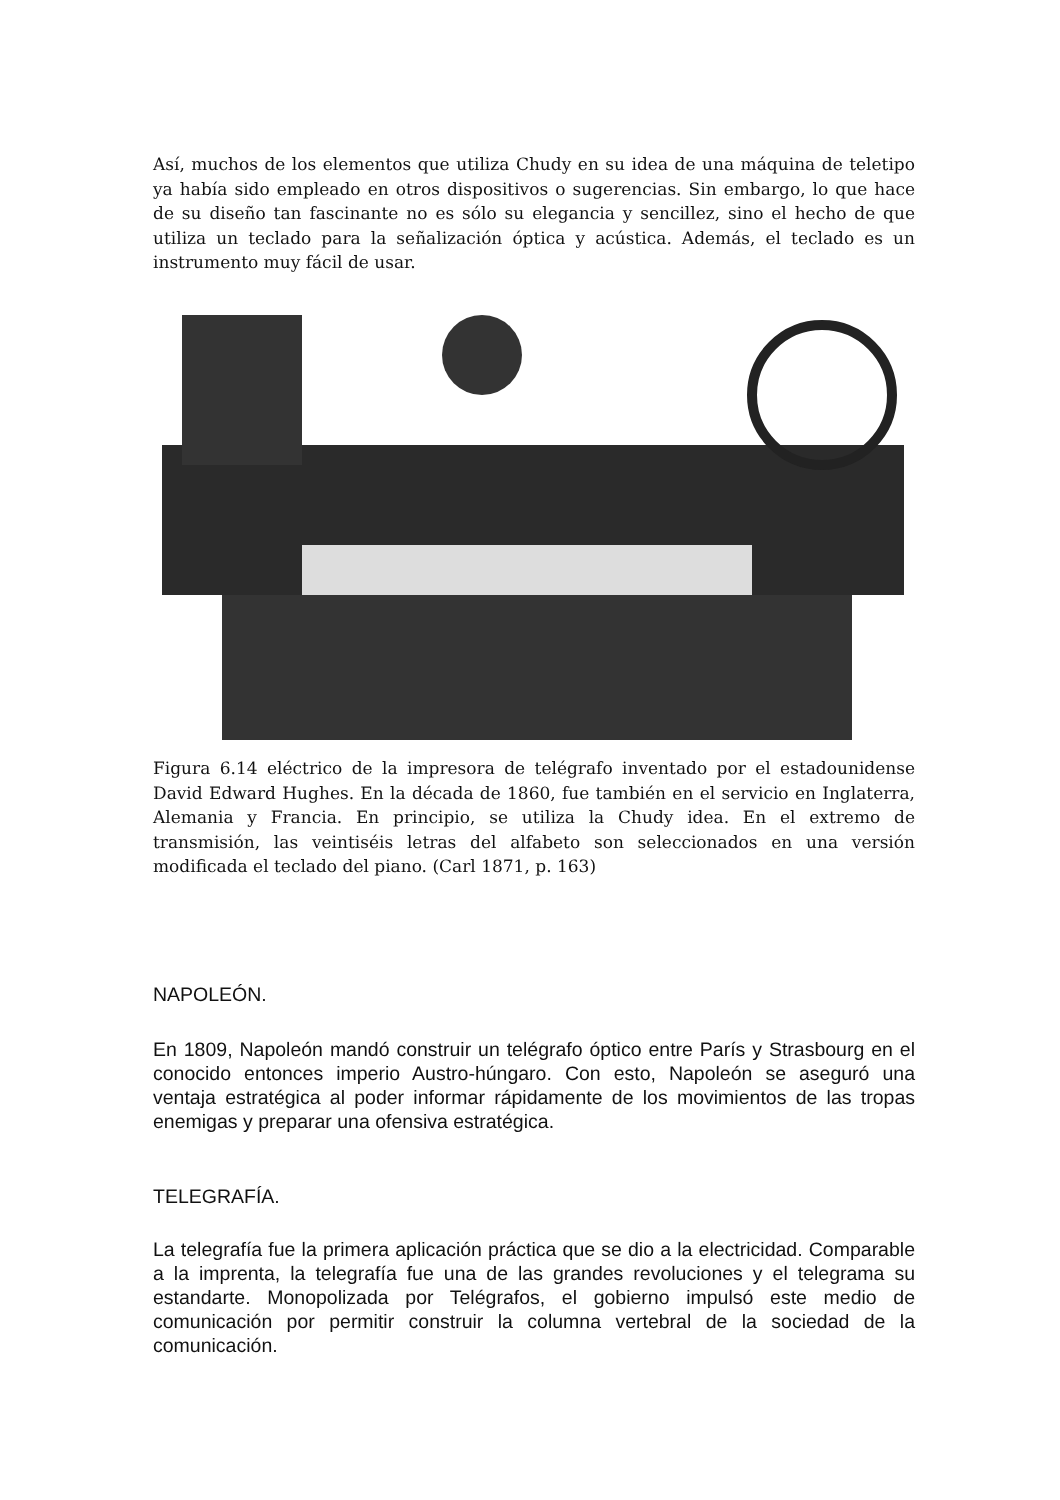Así, muchos de los elementos que utiliza Chudy en su idea de una máquina de teletipo ya había sido empleado en otros dispositivos o sugerencias. Sin embargo, lo que hace de su diseño tan fascinante no es sólo su elegancia y sencillez, sino el hecho de que utiliza un teclado para la señalización óptica y acústica. Además, el teclado es un instrumento muy fácil de usar.
Figura 6.14 eléctrico de la impresora de telégrafo inventado por el estadounidense David Edward Hughes. En la década de 1860, fue también en el servicio en Inglaterra, Alemania y Francia. En principio, se utiliza la Chudy idea. En el extremo de transmisión, las veintiséis letras del alfabeto son seleccionados en una versión modificada el teclado del piano. (Carl 1871, p. 163)
NAPOLEÓN.
En 1809, Napoleón mandó construir un telégrafo óptico entre París y Strasbourg en el conocido entonces imperio Austro-húngaro. Con esto, Napoleón se aseguró una ventaja estratégica al poder informar rápidamente de los movimientos de las tropas enemigas y preparar una ofensiva estratégica.
TELEGRAFÍA.
La telegrafía fue la primera aplicación práctica que se dio a la electricidad. Comparable a la imprenta, la telegrafía fue una de las grandes revoluciones y el telegrama su estandarte. Monopolizada por Telégrafos, el gobierno impulsó este medio de comunicación por permitir construir la columna vertebral de la sociedad de la comunicación.